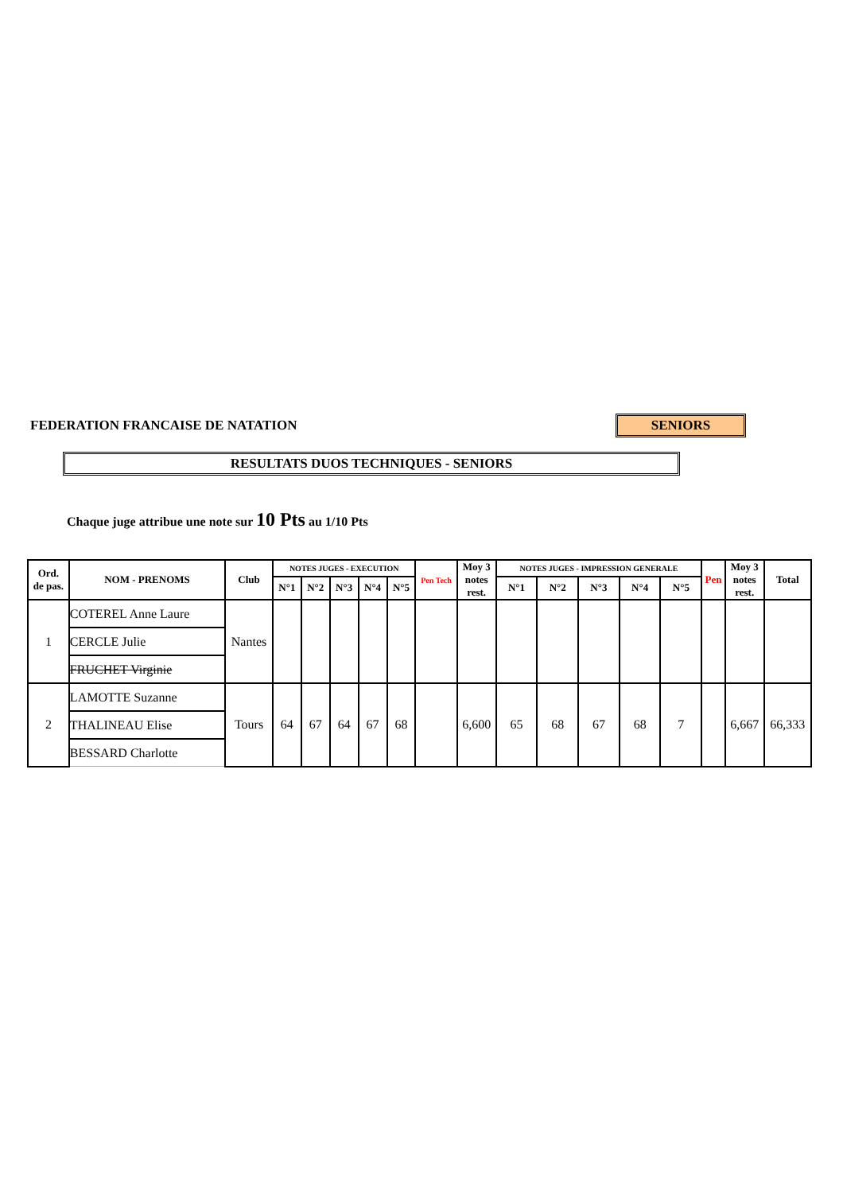FEDERATION FRANCAISE DE NATATION
SENIORS
RESULTATS DUOS TECHNIQUES - SENIORS
Chaque juge attribue une note sur 10 Pts au 1/10 Pts
| Ord. de pas. | NOM - PRENOMS | Club | NOTES JUGES - EXECUTION | | | | | Pen Tech | Moy 3 notes rest. | NOTES JUGES - IMPRESSION GENERALE | | | | | Pen | Moy 3 notes rest. | Total |
| --- | --- | --- | --- | --- | --- | --- | --- | --- | --- | --- | --- | --- | --- | --- | --- | --- | --- |
| | | | N°1 | N°2 | N°3 | N°4 | N°5 | | | N°1 | N°2 | N°3 | N°4 | N°5 | | | |
| 1 | COTEREL Anne Laure | Nantes | | | | | | | | | | | | | | | |
| | CERCLE Julie | | | | | | | | | | | | | | | | |
| | FRUCHET Virginie | | | | | | | | | | | | | | | | |
| 2 | LAMOTTE Suzanne | Tours | 64 | 67 | 64 | 67 | 68 | | 6,600 | 65 | 68 | 67 | 68 | 7 | | 6,667 | 66,333 |
| | THALINEAU Elise | | | | | | | | | | | | | | | | |
| | BESSARD Charlotte | | | | | | | | | | | | | | | | |